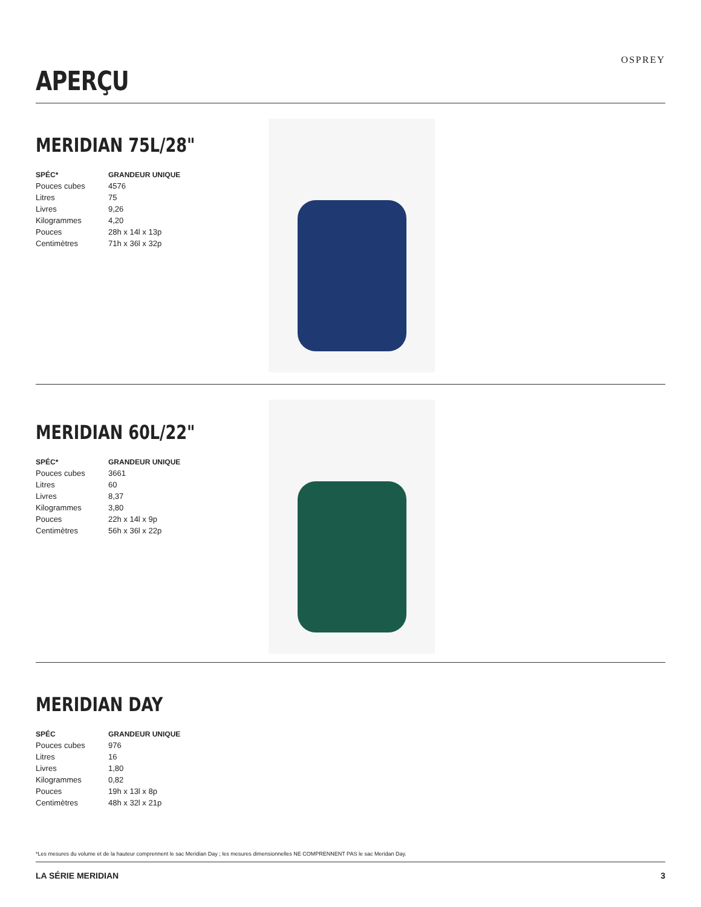APERÇU
OSPREY
MERIDIAN 75L/28"
| SPÉC* | GRANDEUR UNIQUE |
| --- | --- |
| Pouces cubes | 4576 |
| Litres | 75 |
| Livres | 9,26 |
| Kilogrammes | 4,20 |
| Pouces | 28h x 14l x 13p |
| Centimètres | 71h x 36l x 32p |
MERIDIAN 60L/22"
| SPÉC* | GRANDEUR UNIQUE |
| --- | --- |
| Pouces cubes | 3661 |
| Litres | 60 |
| Livres | 8,37 |
| Kilogrammes | 3,80 |
| Pouces | 22h x 14l x 9p |
| Centimètres | 56h x 36l x 22p |
MERIDIAN DAY
| SPÉC | GRANDEUR UNIQUE |
| --- | --- |
| Pouces cubes | 976 |
| Litres | 16 |
| Livres | 1,80 |
| Kilogrammes | 0,82 |
| Pouces | 19h x 13l x 8p |
| Centimètres | 48h x 32l x 21p |
*Les mesures du volume et de la hauteur comprennent le sac Meridian Day ; les mesures dimensionnelles NE COMPRENNENT PAS le sac Meridan Day.
LA SÉRIE MERIDIAN 3